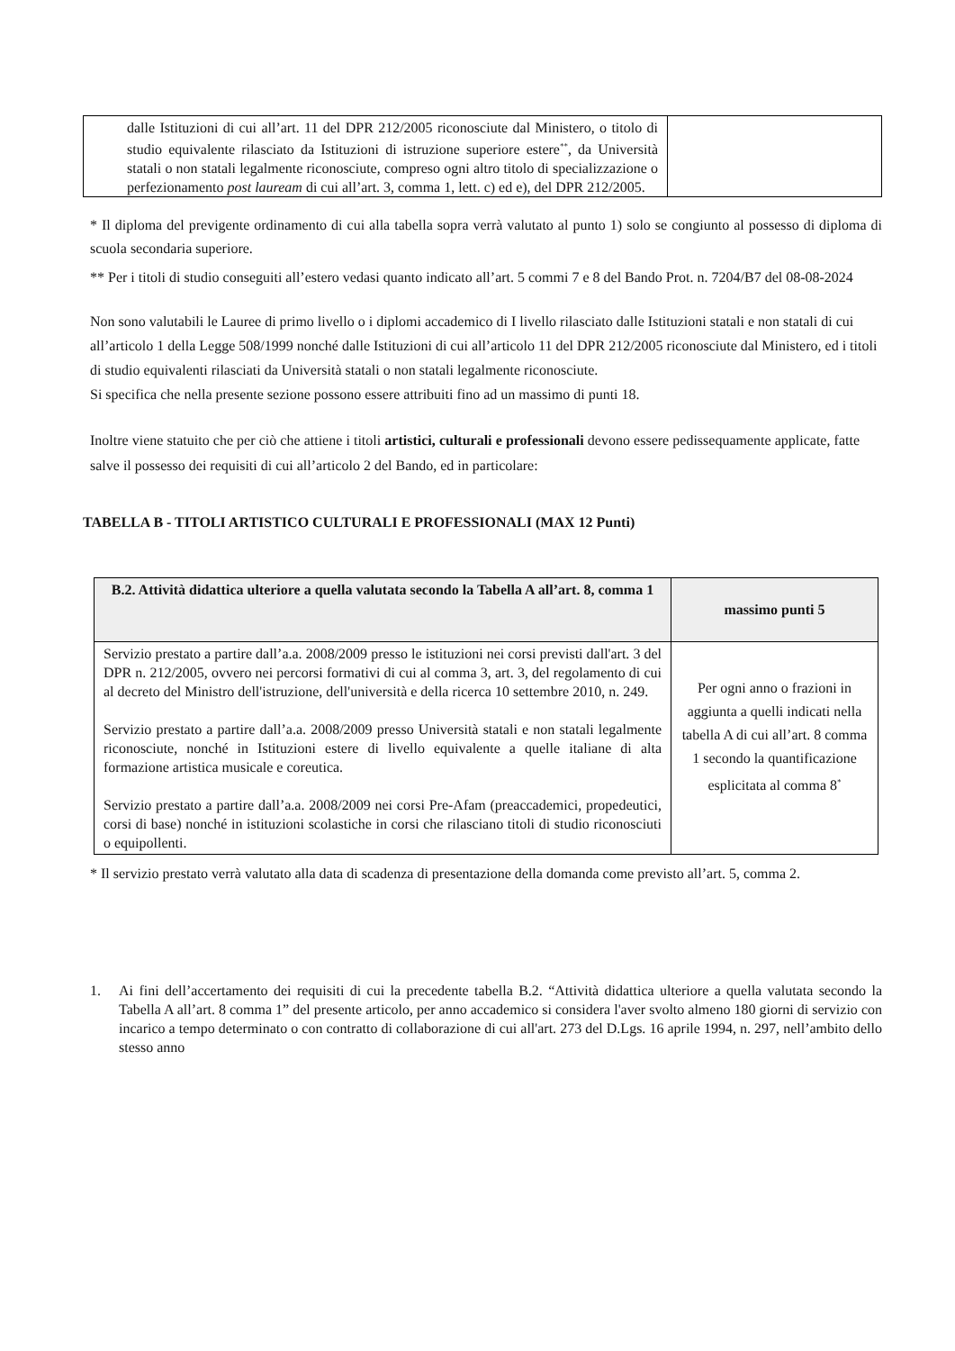| dalle Istituzioni di cui all’art. 11 del DPR 212/2005 riconosciute dal Ministero, o titolo di studio equivalente rilasciato da Istituzioni di istruzione superiore estere<sup>**</sup>, da Università statali o non statali legalmente riconosciute, compreso ogni altro titolo di specializzazione o perfezionamento post lauream di cui all’art. 3, comma 1, lett. c) ed e), del DPR 212/2005. | |
* Il diploma del previgente ordinamento di cui alla tabella sopra verrà valutato al punto 1) solo se congiunto al possesso di diploma di scuola secondaria superiore.
** Per i titoli di studio conseguiti all’estero vedasi quanto indicato all’art. 5 commi 7 e 8 del Bando Prot. n. 7204/B7 del 08-08-2024
Non sono valutabili le Lauree di primo livello o i diplomi accademico di I livello rilasciato dalle Istituzioni statali e non statali di cui all’articolo 1 della Legge 508/1999 nonché dalle Istituzioni di cui all’articolo 11 del DPR 212/2005 riconosciute dal Ministero, ed i titoli di studio equivalenti rilasciati da Università statali o non statali legalmente riconosciute.
Si specifica che nella presente sezione possono essere attribuiti fino ad un massimo di punti 18.
Inoltre viene statuito che per ciò che attiene i titoli artistici, culturali e professionali devono essere pedissequamente applicate, fatte salve il possesso dei requisiti di cui all’articolo 2 del Bando, ed in particolare:
TABELLA B - TITOLI ARTISTICO CULTURALI E PROFESSIONALI (MAX 12 Punti)
| B.2. Attività didattica ulteriore a quella valutata secondo la Tabella A all’art. 8, comma 1 | massimo punti 5 |
| --- | --- |
| Servizio prestato a partire dall’a.a. 2008/2009 presso le istituzioni nei corsi previsti dall'art. 3 del DPR n. 212/2005, ovvero nei percorsi formativi di cui al comma 3, art. 3, del regolamento di cui al decreto del Ministro dell'istruzione, dell'università e della ricerca 10 settembre 2010, n. 249. Servizio prestato a partire dall’a.a. 2008/2009 presso Università statali e non statali legalmente riconosciute, nonché in Istituzioni estere di livello equivalente a quelle italiane di alta formazione artistica musicale e coreutica. Servizio prestato a partire dall’a.a. 2008/2009 nei corsi Pre-Afam (preaccademici, propedeutici, corsi di base) nonché in istituzioni scolastiche in corsi che rilasciano titoli di studio riconosciuti o equipollenti. | Per ogni anno o frazioni in aggiunta a quelli indicati nella tabella A di cui all’art. 8 comma 1 secondo la quantificazione esplicitata al comma 8<sup>*</sup> |
* Il servizio prestato verrà valutato alla data di scadenza di presentazione della domanda come previsto all’art. 5, comma 2.
1. Ai fini dell’accertamento dei requisiti di cui la precedente tabella B.2. “Attività didattica ulteriore a quella valutata secondo la Tabella A all’art. 8 comma 1” del presente articolo, per anno accademico si considera l'aver svolto almeno 180 giorni di servizio con incarico a tempo determinato o con contratto di collaborazione di cui all'art. 273 del D.Lgs. 16 aprile 1994, n. 297, nell’ambito dello stesso anno